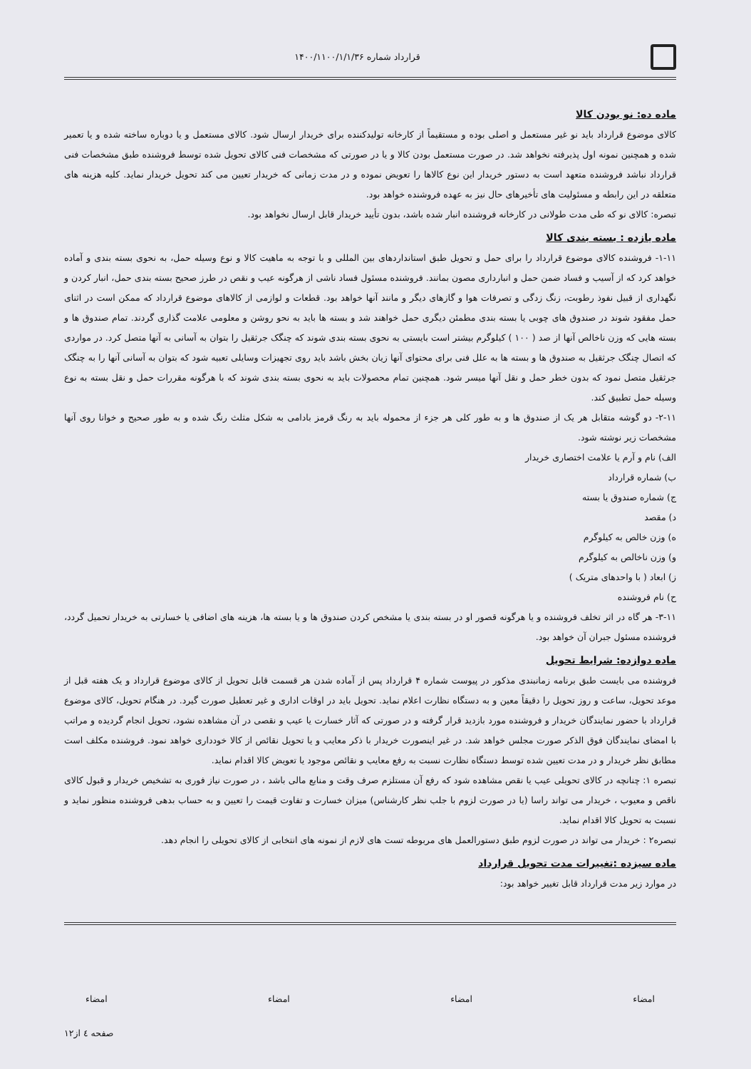قرارداد شماره ۱۴۰۰/۱۱۰۰/۱/۱/۳۶
ماده ده: نو بودن کالا
کالای موضوع قرارداد باید نو غیر مستعمل و اصلی بوده و مستقیماً از کارخانه تولیدکننده برای خریدار ارسال شود. کالای مستعمل و یا دوباره ساخته شده و یا تعمیر شده و همچنین نمونه اول پذیرفته نخواهد شد. در صورت مستعمل بودن کالا و یا در صورتی که مشخصات فنی کالای تحویل شده توسط فروشنده طبق مشخصات فنی قرارداد نباشد فروشنده متعهد است به دستور خریدار این نوع کالاها را تعویض نموده و در مدت زمانی که خریدار تعیین می کند تحویل خریدار نماید. کلیه هزینه های متعلقه در این رابطه و مسئولیت های تأخیرهای حال نیز به عهده فروشنده خواهد بود.
تبصره: کالای نو که طی مدت طولانی در کارخانه فروشنده انبار شده باشد، بدون تأیید خریدار قابل ارسال نخواهد بود.
ماده یازده : بسته بندی کالا
۱-۱۱- فروشنده کالای موضوع قرارداد را برای حمل و تحویل طبق استانداردهای بین المللی و با توجه به ماهیت کالا و نوع وسیله حمل، به نحوی بسته بندی و آماده خواهد کرد که از آسیب و فساد ضمن حمل و انبارداری مصون بمانند. فروشنده مسئول فساد ناشی از هرگونه عیب و نقص در طرز صحیح بسته بندی حمل، انبار کردن و نگهداری از قبیل نفوذ رطوبت، زنگ زدگی و تصرفات هوا و گازهای دیگر و مانند آنها خواهد بود. قطعات و لوازمی از کالاهای موضوع قرارداد که ممکن است در اثنای حمل مفقود شوند در صندوق های چوبی یا بسته بندی مطمئن دیگری حمل خواهند شد و بسته ها باید به نحو روشن و معلومی علامت گذاری گردند. تمام صندوق ها و بسته هایی که وزن ناخالص آنها از صد ( ۱۰۰ ) کیلوگرم بیشتر است بایستی به نحوی بسته بندی شوند که چنگک جرثقیل را بتوان به آسانی به آنها متصل کرد. در مواردی که اتصال چنگک جرثقیل به صندوق ها و بسته ها به علل فنی برای محتوای آنها زیان بخش باشد باید روی تجهیزات وسایلی تعبیه شود که بتوان به آسانی آنها را به چنگک جرثقیل متصل نمود که بدون خطر حمل و نقل آنها میسر شود. همچنین تمام محصولات باید به نحوی بسته بندی شوند که با هرگونه مقررات حمل و نقل بسته به نوع وسیله حمل تطبیق کند.
۲-۱۱- دو گوشه متقابل هر یک از صندوق ها و به طور کلی هر جزء از محموله باید به رنگ قرمز بادامی به شکل مثلث رنگ شده و به طور صحیح و خوانا روی آنها مشخصات زیر نوشته شود.
الف) نام و آرم یا علامت اختصاری خریدار
ب) شماره قرارداد
ج) شماره صندوق یا بسته
د) مقصد
ه) وزن خالص به کیلوگرم
و) وزن ناخالص به کیلوگرم
ز) ابعاد ( با واحدهای متریک )
ح) نام فروشنده
۳-۱۱- هر گاه در اثر تخلف فروشنده و یا هرگونه قصور او در بسته بندی یا مشخص کردن صندوق ها و یا بسته ها، هزینه های اضافی یا خسارتی به خریدار تحمیل گردد، فروشنده مسئول جبران آن خواهد بود.
ماده دوازده: شرایط تحویل
فروشنده می بایست طبق برنامه زمانبندی مذکور در پیوست شماره ۴ قرارداد پس از آماده شدن هر قسمت قابل تحویل از کالای موضوع قرارداد و یک هفته قبل از موعد تحویل، ساعت و روز تحویل را دقیقاً معین و به دستگاه نظارت اعلام نماید. تحویل باید در اوقات اداری و غیر تعطیل صورت گیرد. در هنگام تحویل، کالای موضوع قرارداد با حضور نمایندگان خریدار و فروشنده مورد بازدید قرار گرفته و در صورتی که آثار خسارت یا عیب و نقصی در آن مشاهده نشود، تحویل انجام گردیده و مراتب با امضای نمایندگان فوق الذکر صورت مجلس خواهد شد. در غیر اینصورت خریدار با ذکر معایب و یا تحویل نقائص از کالا خودداری خواهد نمود. فروشنده مکلف است مطابق نظر خریدار و در مدت تعیین شده توسط دستگاه نظارت نسبت به رفع معایب و نقائص موجود یا تعویض کالا اقدام نماید.
تبصره ۱: چنانچه در کالای تحویلی عیب یا نقص مشاهده شود که رفع آن مستلزم صرف وقت و منابع مالی باشد ، در صورت نیاز فوری به تشخیص خریدار و قبول کالای ناقص و معیوب ، خریدار می تواند راسا (یا در صورت لزوم با جلب نظر کارشناس) میزان خسارت و تفاوت قیمت را تعیین و به حساب بدهی فروشنده منظور نماید و نسبت به تحویل کالا اقدام نماید.
تبصره۲ : خریدار می تواند در صورت لزوم طبق دستورالعمل های مربوطه تست های لازم از نمونه های انتخابی از کالای تحویلی را انجام دهد.
ماده سیزده :تغییرات مدت تحویل قرارداد
در موارد زیر مدت قرارداد قابل تغییر خواهد بود:
امضاء امضاء امضاء امضاء
صفحه ٤ از۱۲